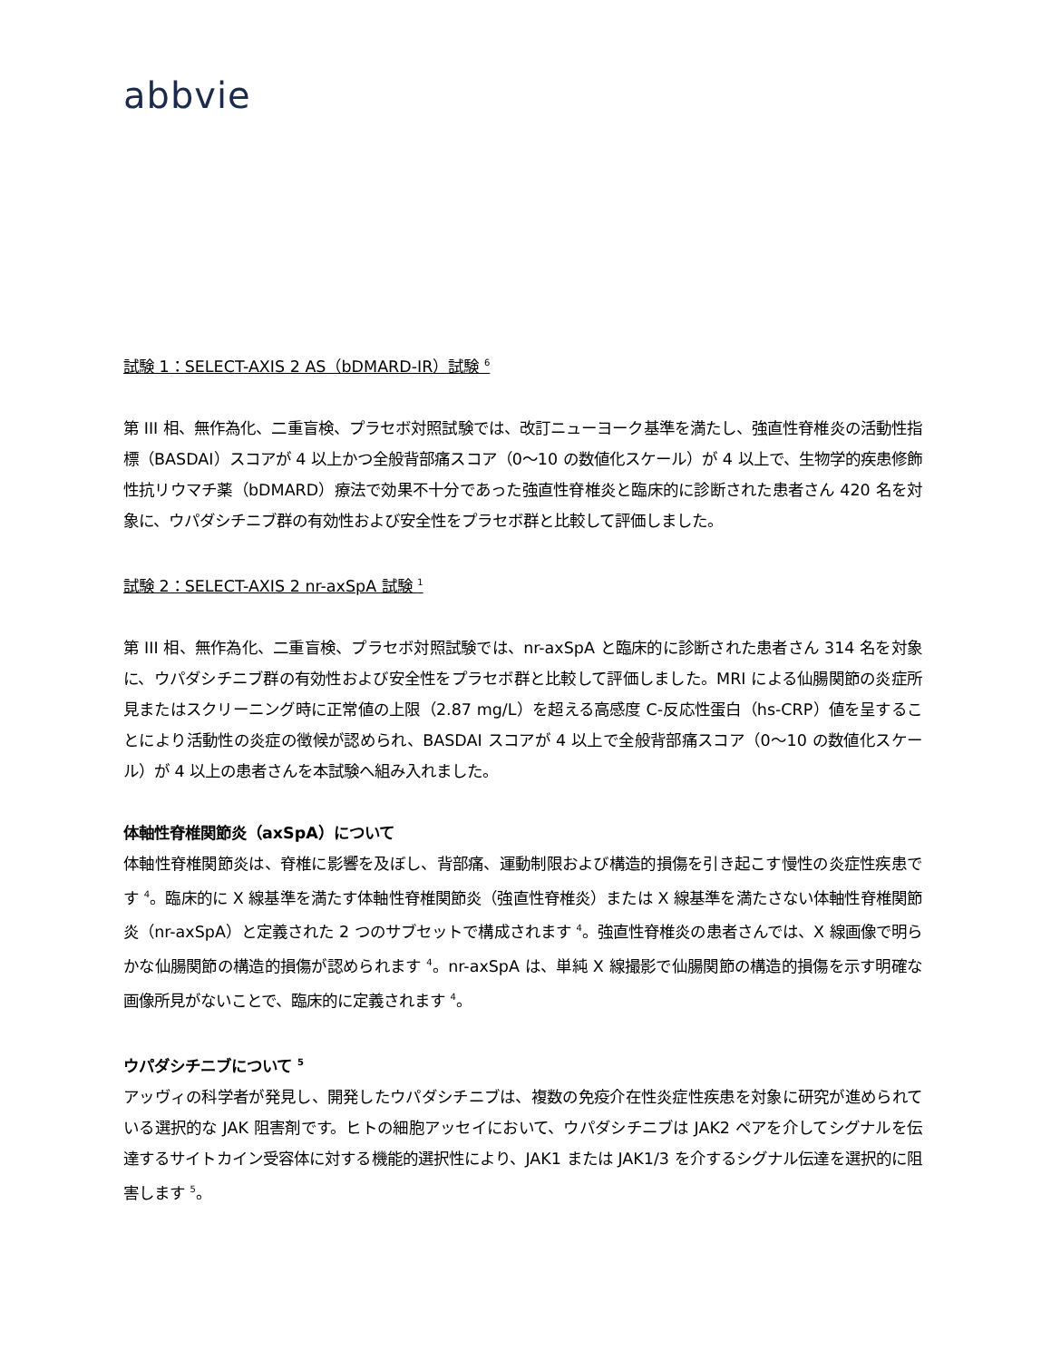abbvie
試験 1：SELECT-AXIS 2 AS（bDMARD-IR）試験 <sup>6</sup>
第 III 相、無作為化、二重盲検、プラセボ対照試験では、改訂ニューヨーク基準を満たし、強直性脊椎炎の活動性指標（BASDAI）スコアが 4 以上かつ全般背部痛スコア（0～10 の数値化スケール）が 4 以上で、生物学的疾患修飾性抗リウマチ薬（bDMARD）療法で効果不十分であった強直性脊椎炎と臨床的に診断された患者さん 420 名を対象に、ウパダシチニブ群の有効性および安全性をプラセボ群と比較して評価しました。
試験 2：SELECT-AXIS 2 nr-axSpA 試験 <sup>1</sup>
第 III 相、無作為化、二重盲検、プラセボ対照試験では、nr-axSpA と臨床的に診断された患者さん 314 名を対象に、ウパダシチニブ群の有効性および安全性をプラセボ群と比較して評価しました。MRI による仙腸関節の炎症所見またはスクリーニング時に正常値の上限（2.87 mg/L）を超える高感度 C-反応性蛋白（hs-CRP）値を呈することにより活動性の炎症の徴候が認められ、BASDAI スコアが 4 以上で全般背部痛スコア（0～10 の数値化スケール）が 4 以上の患者さんを本試験へ組み入れました。
体軸性脊椎関節炎（axSpA）について
体軸性脊椎関節炎は、脊椎に影響を及ぼし、背部痛、運動制限および構造的損傷を引き起こす慢性の炎症性疾患です <sup>4</sup>。臨床的に X 線基準を満たす体軸性脊椎関節炎（強直性脊椎炎）または X 線基準を満たさない体軸性脊椎関節炎（nr-axSpA）と定義された 2 つのサブセットで構成されます <sup>4</sup>。強直性脊椎炎の患者さんでは、X 線画像で明らかな仙腸関節の構造的損傷が認められます <sup>4</sup>。nr-axSpA は、単純 X 線撮影で仙腸関節の構造的損傷を示す明確な画像所見がないことで、臨床的に定義されます <sup>4</sup>。
ウパダシチニブについて <sup>5</sup>
アッヴィの科学者が発見し、開発したウパダシチニブは、複数の免疫介在性炎症性疾患を対象に研究が進められている選択的な JAK 阻害剤です。ヒトの細胞アッセイにおいて、ウパダシチニブは JAK2 ペアを介してシグナルを伝達するサイトカイン受容体に対する機能的選択性により、JAK1 または JAK1/3 を介するシグナル伝達を選択的に阻害します <sup>5</sup>。